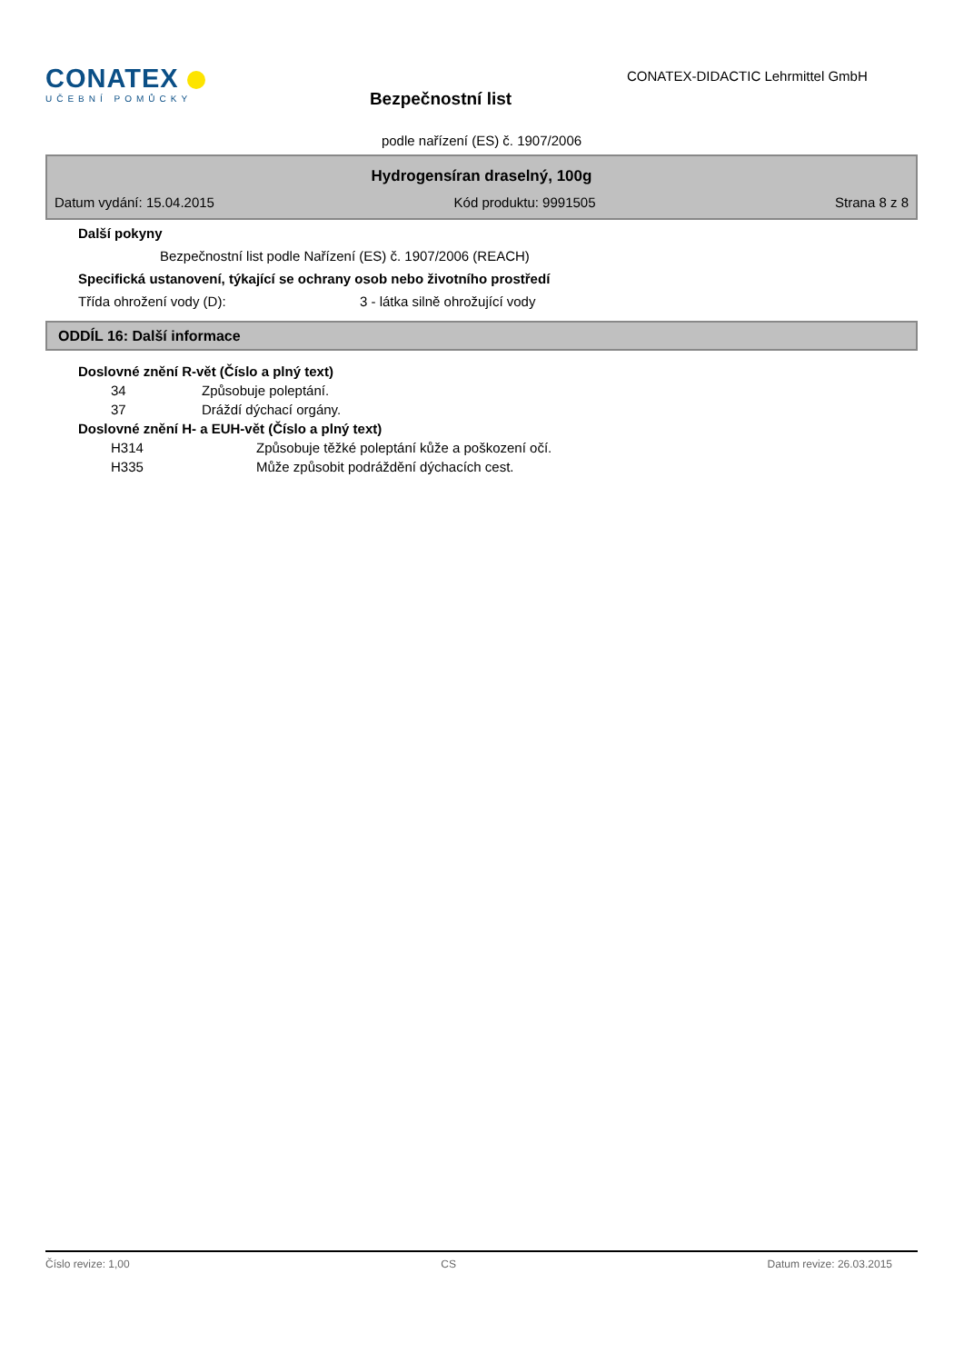CONATEX
UČEBNÍ POMŮCKY
Bezpečnostní list
CONATEX-DIDACTIC Lehrmittel GmbH
podle nařízení (ES) č. 1907/2006
Hydrogensíran draselný, 100g
Datum vydání: 15.04.2015 Kód produktu: 9991505 Strana 8 z 8
Další pokyny
Bezpečnostní list podle Nařízení (ES) č. 1907/2006 (REACH)
Specifická ustanovení, týkající se ochrany osob nebo životního prostředí
Třída ohrožení vody (D): 3 - látka silně ohrožující vody
ODDÍL 16: Další informace
Doslovné znění R-vět (Číslo a plný text)
34 Způsobuje poleptání.
37 Dráždí dýchací orgány.
Doslovné znění H- a EUH-vět (Číslo a plný text)
H314 Způsobuje těžké poleptání kůže a poškození očí.
H335 Může způsobit podráždění dýchacích cest.
Číslo revize: 1,00 CS Datum revize: 26.03.2015